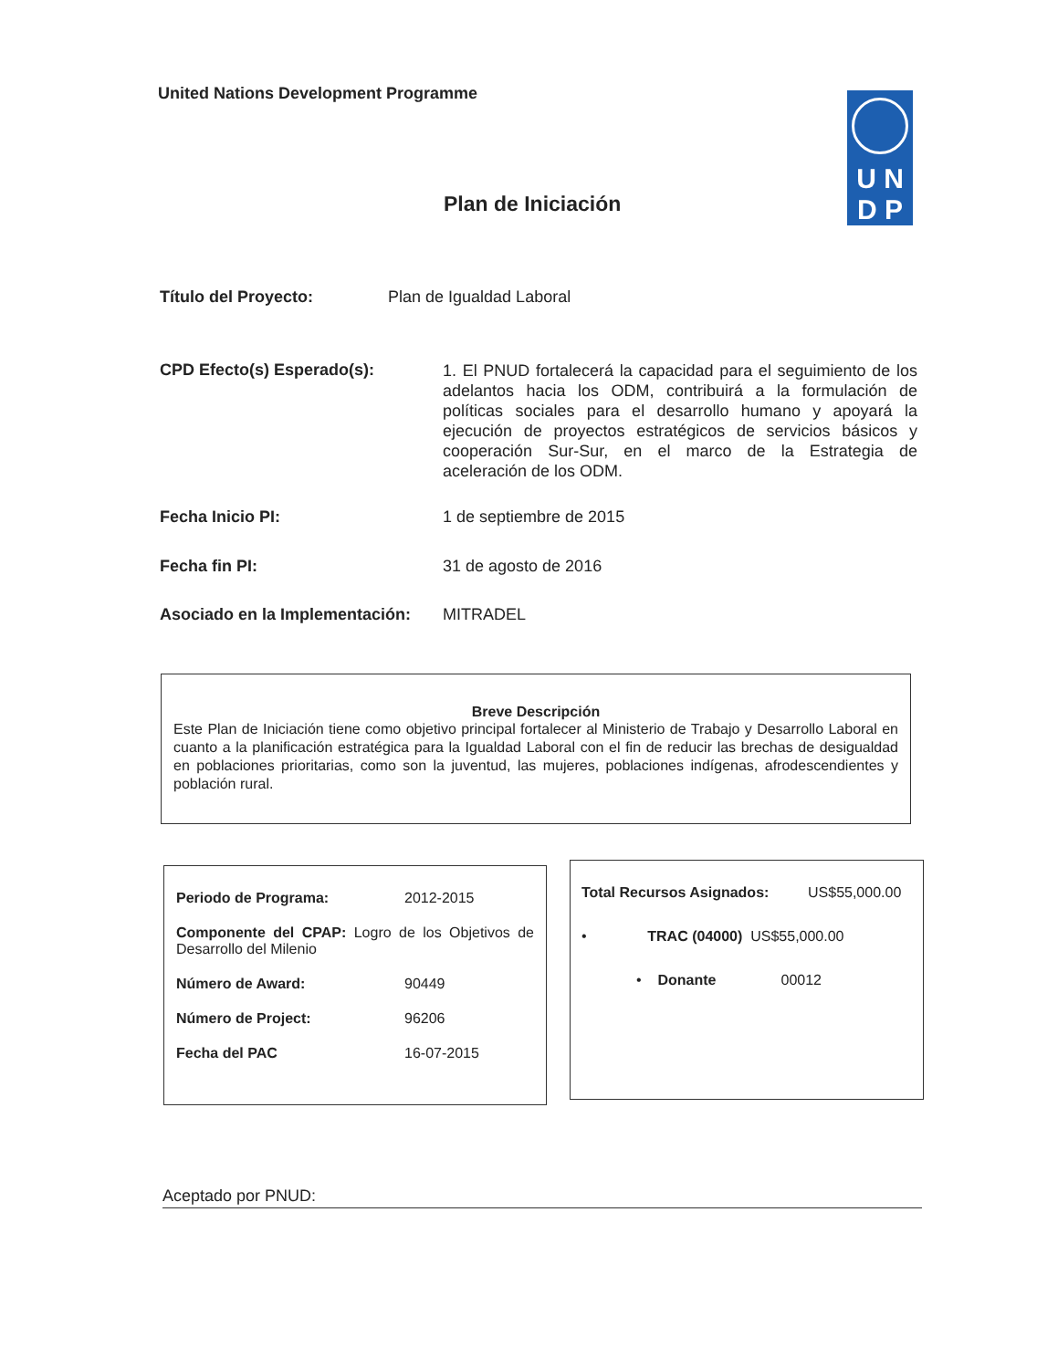United Nations Development Programme
U N
D P
Plan de Iniciación
Título del Proyecto: Plan de Igualdad Laboral
CPD Efecto(s) Esperado(s):
1. El PNUD fortalecerá la capacidad para el seguimiento de los adelantos hacia los ODM, contribuirá a la formulación de políticas sociales para el desarrollo humano y apoyará la ejecución de proyectos estratégicos de servicios básicos y cooperación Sur-Sur, en el marco de la Estrategia de aceleración de los ODM.
Fecha Inicio PI: 1 de septiembre de 2015
Fecha fin PI: 31 de agosto de 2016
Asociado en la Implementación: MITRADEL
Breve Descripción
Este Plan de Iniciación tiene como objetivo principal fortalecer al Ministerio de Trabajo y Desarrollo Laboral en cuanto a la planificación estratégica para la Igualdad Laboral con el fin de reducir las brechas de desigualdad en poblaciones prioritarias, como son la juventud, las mujeres, poblaciones indígenas, afrodescendientes y población rural.
Periodo de Programa: 2012-2015
Componente del CPAP: Logro de los Objetivos de Desarrollo del Milenio
Número de Award: 90449
Número de Project: 96206
Fecha del PAC 16-07-2015
Total Recursos Asignados: US$55,000.00
• TRAC (04000) US$55,000.00
• Donante 00012
Aceptado por PNUD: